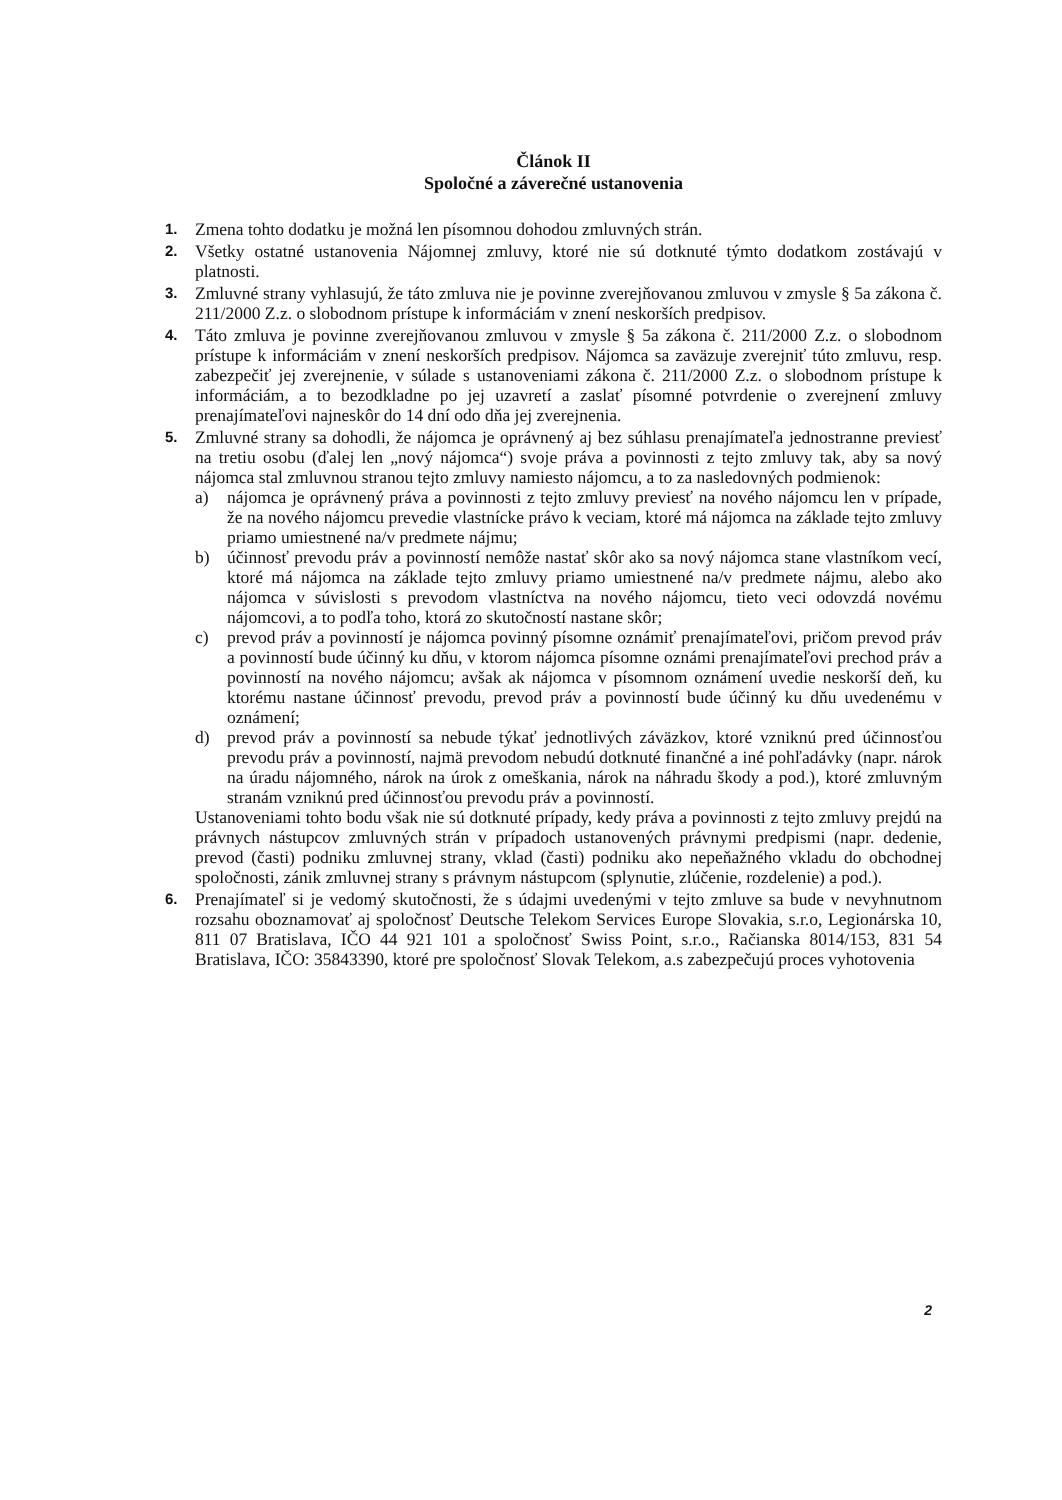Článok II
Spoločné a záverečné ustanovenia
1.
Zmena tohto dodatku je možná len písomnou dohodou zmluvných strán.
2.
Všetky ostatné ustanovenia Nájomnej zmluvy, ktoré nie sú dotknuté týmto dodatkom zostávajú v platnosti.
3.
Zmluvné strany vyhlasujú, že táto zmluva nie je povinne zverejňovanou zmluvou v zmysle § 5a zákona č. 211/2000 Z.z. o slobodnom prístupe k informáciám v znení neskorších predpisov.
4.
Táto zmluva je povinne zverejňovanou zmluvou v zmysle § 5a zákona č. 211/2000 Z.z. o slobodnom prístupe k informáciám v znení neskorších predpisov. Nájomca sa zaväzuje zverejniť túto zmluvu, resp. zabezpečiť jej zverejnenie, v súlade s ustanoveniami zákona č. 211/2000 Z.z. o slobodnom prístupe k informáciám, a to bezodkladne po jej uzavretí a zaslať písomné potvrdenie o zverejnení zmluvy prenajímateľovi najneskôr do 14 dní odo dňa jej zverejnenia.
5.
Zmluvné strany sa dohodli, že nájomca je oprávnený aj bez súhlasu prenajímateľa jednostranne previesť na tretiu osobu (ďalej len „nový nájomca“) svoje práva a povinnosti z tejto zmluvy tak, aby sa nový nájomca stal zmluvnou stranou tejto zmluvy namiesto nájomcu, a to za nasledovných podmienok:
a) nájomca je oprávnený práva a povinnosti z tejto zmluvy previesť na nového nájomcu len v prípade, že na nového nájomcu prevedie vlastnícke právo k veciam, ktoré má nájomca na základe tejto zmluvy priamo umiestnené na/v predmete nájmu;
b) účinnosť prevodu práv a povinností nemôže nastať skôr ako sa nový nájomca stane vlastníkom vecí, ktoré má nájomca na základe tejto zmluvy priamo umiestnené na/v predmete nájmu, alebo ako nájomca v súvislosti s prevodom vlastníctva na nového nájomcu, tieto veci odovzdá novému nájomcovi, a to podľa toho, ktorá zo skutočností nastane skôr;
c) prevod práv a povinností je nájomca povinný písomne oznámiť prenajímateľovi, pričom prevod práv a povinností bude účinný ku dňu, v ktorom nájomca písomne oznámi prenajímateľovi prechod práv a povinností na nového nájomcu; avšak ak nájomca v písomnom oznámení uvedie neskorší deň, ku ktorému nastane účinnosť prevodu, prevod práv a povinností bude účinný ku dňu uvedenému v oznámení;
d) prevod práv a povinností sa nebude týkať jednotlivých záväzkov, ktoré vzniknú pred účinnosťou prevodu práv a povinností, najmä prevodom nebudú dotknuté finančné a iné pohľadávky (napr. nárok na úradu nájomného, nárok na úrok z omeškania, nárok na náhradu škody a pod.), ktoré zmluvným stranám vzniknú pred účinnosťou prevodu práv a povinností.
Ustanoveniami tohto bodu však nie sú dotknuté prípady, kedy práva a povinnosti z tejto zmluvy prejdú na právnych nástupcov zmluvných strán v prípadoch ustanovených právnymi predpismi (napr. dedenie, prevod (časti) podniku zmluvnej strany, vklad (časti) podniku ako nepeňažného vkladu do obchodnej spoločnosti, zánik zmluvnej strany s právnym nástupcom (splynutie, zlúčenie, rozdelenie) a pod.).
6.
Prenajímateľ si je vedomý skutočnosti, že s údajmi uvedenými v tejto zmluve sa bude v nevyhnutnom rozsahu oboznamovať aj spoločnosť Deutsche Telekom Services Europe Slovakia, s.r.o, Legionárska 10, 811 07 Bratislava, IČO 44 921 101 a spoločnosť Swiss Point, s.r.o., Račianska 8014/153, 831 54 Bratislava, IČO: 35843390, ktoré pre spoločnosť Slovak Telekom, a.s zabezpečujú proces vyhotovenia
2